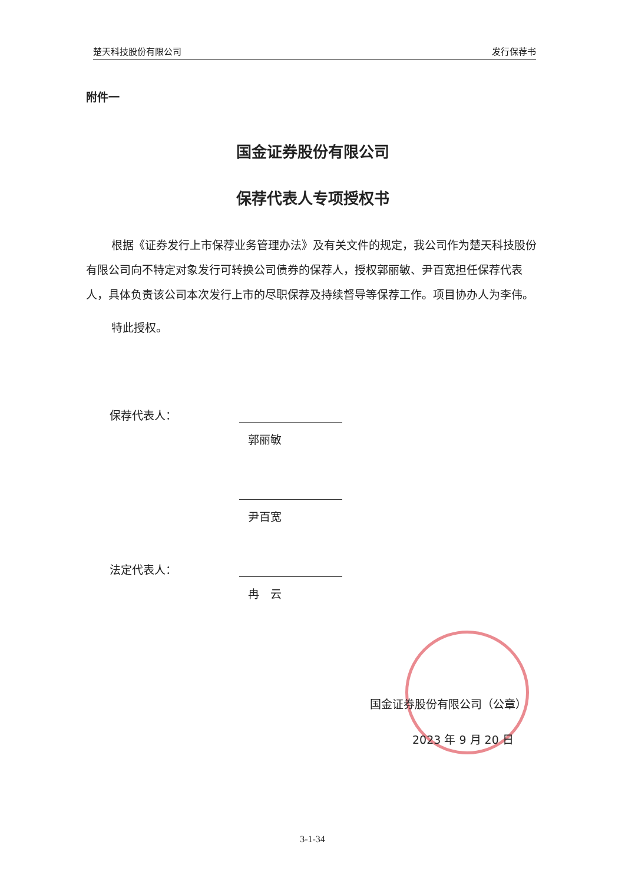楚天科技股份有限公司 发行保荐书
附件一
国金证券股份有限公司
保荐代表人专项授权书
根据《证券发行上市保荐业务管理办法》及有关文件的规定，我公司作为楚天科技股份有限公司向不特定对象发行可转换公司债券的保荐人，授权郭丽敏、尹百宽担任保荐代表人，具体负责该公司本次发行上市的尽职保荐及持续督导等保荐工作。项目协办人为李伟。
特此授权。
保荐代表人：
郭丽敏
尹百宽
法定代表人：
冉　云
国金证券股份有限公司（公章）
2023 年 9 月 20 日
3-1-34